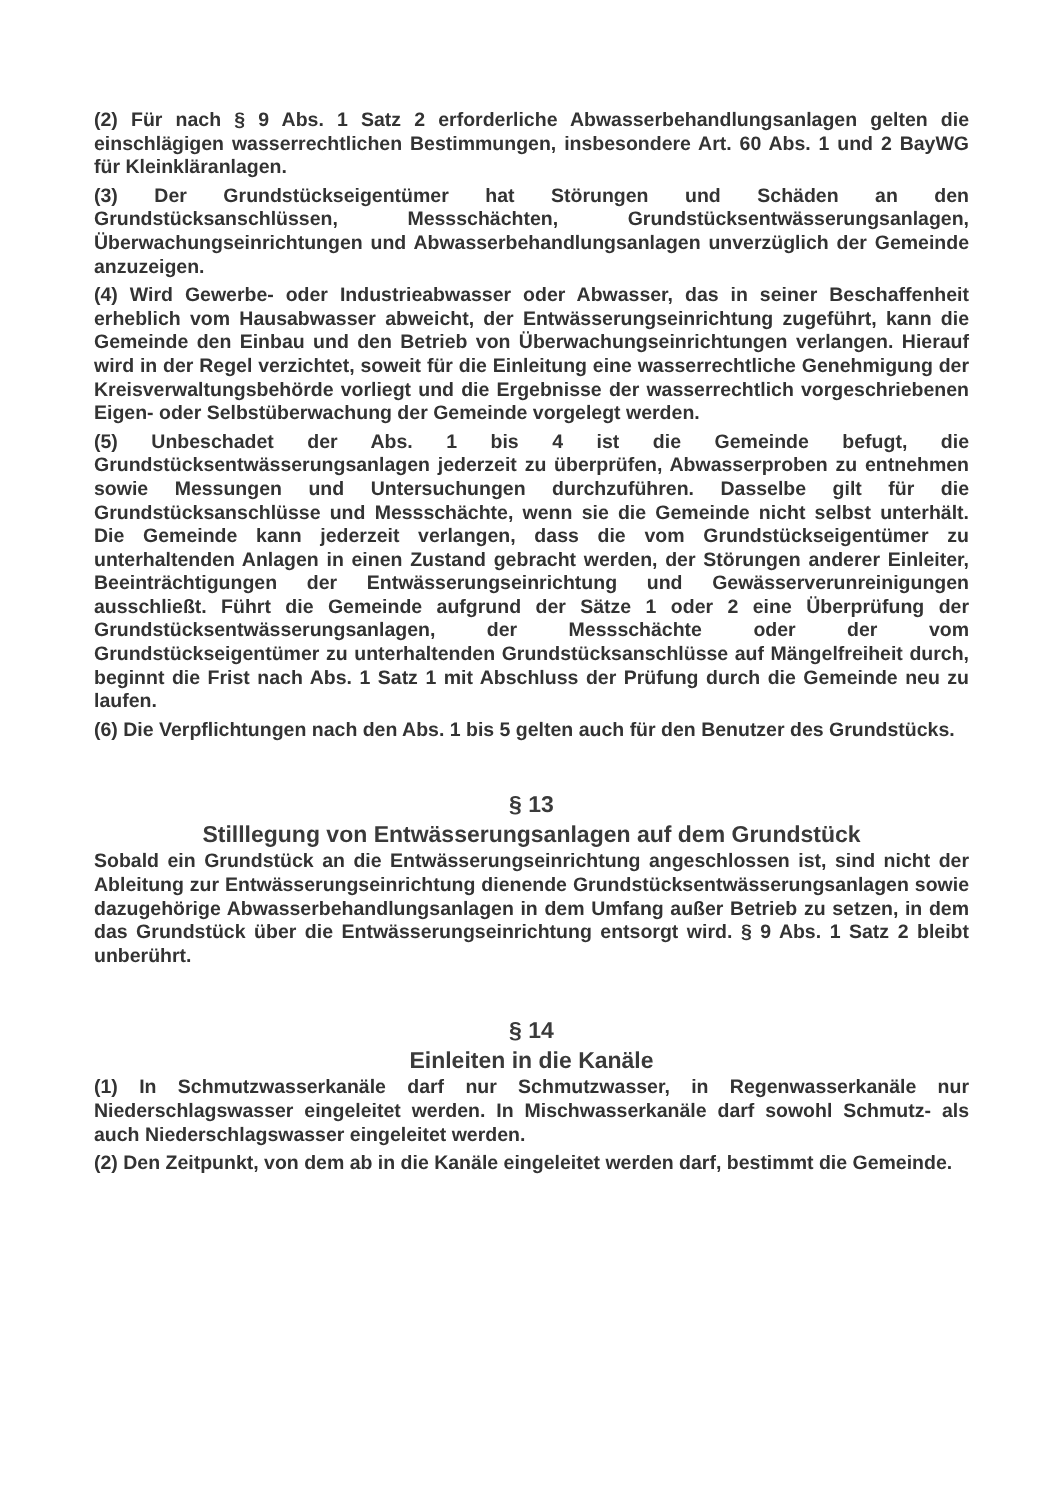(2) Für nach § 9 Abs. 1 Satz 2 erforderliche Abwasserbehandlungsanlagen gelten die einschlägigen wasserrechtlichen Bestimmungen, insbesondere Art. 60 Abs. 1 und 2 BayWG für Kleinkläranlagen.
(3) Der Grundstückseigentümer hat Störungen und Schäden an den Grundstücksanschlüssen, Messschächten, Grundstücksentwässerungsanlagen, Überwachungseinrichtungen und Abwasserbehandlungsanlagen unverzüglich der Gemeinde anzuzeigen.
(4) Wird Gewerbe- oder Industrieabwasser oder Abwasser, das in seiner Beschaffenheit erheblich vom Hausabwasser abweicht, der Entwässerungseinrichtung zugeführt, kann die Gemeinde den Einbau und den Betrieb von Überwachungseinrichtungen verlangen. Hierauf wird in der Regel verzichtet, soweit für die Einleitung eine wasserrechtliche Genehmigung der Kreisverwaltungsbehörde vorliegt und die Ergebnisse der wasserrechtlich vorgeschriebenen Eigen- oder Selbstüberwachung der Gemeinde vorgelegt werden.
(5) Unbeschadet der Abs. 1 bis 4 ist die Gemeinde befugt, die Grundstücksentwässerungsanlagen jederzeit zu überprüfen, Abwasserproben zu entnehmen sowie Messungen und Untersuchungen durchzuführen. Dasselbe gilt für die Grundstücksanschlüsse und Messschächte, wenn sie die Gemeinde nicht selbst unterhält. Die Gemeinde kann jederzeit verlangen, dass die vom Grundstückseigentümer zu unterhaltenden Anlagen in einen Zustand gebracht werden, der Störungen anderer Einleiter, Beeinträchtigungen der Entwässerungseinrichtung und Gewässerverunreinigungen ausschließt. Führt die Gemeinde aufgrund der Sätze 1 oder 2 eine Überprüfung der Grundstücksentwässerungsanlagen, der Messschächte oder der vom Grundstückseigentümer zu unterhaltenden Grundstücksanschlüsse auf Mängelfreiheit durch, beginnt die Frist nach Abs. 1 Satz 1 mit Abschluss der Prüfung durch die Gemeinde neu zu laufen.
(6) Die Verpflichtungen nach den Abs. 1 bis 5 gelten auch für den Benutzer des Grundstücks.
§ 13
Stilllegung von Entwässerungsanlagen auf dem Grundstück
Sobald ein Grundstück an die Entwässerungseinrichtung angeschlossen ist, sind nicht der Ableitung zur Entwässerungseinrichtung dienende Grundstücksentwässerungsanlagen sowie dazugehörige Abwasserbehandlungsanlagen in dem Umfang außer Betrieb zu setzen, in dem das Grundstück über die Entwässerungseinrichtung entsorgt wird. § 9 Abs. 1 Satz 2 bleibt unberührt.
§ 14
Einleiten in die Kanäle
(1) In Schmutzwasserkanäle darf nur Schmutzwasser, in Regenwasserkanäle nur Niederschlagswasser eingeleitet werden. In Mischwasserkanäle darf sowohl Schmutz- als auch Niederschlagswasser eingeleitet werden.
(2) Den Zeitpunkt, von dem ab in die Kanäle eingeleitet werden darf, bestimmt die Gemeinde.